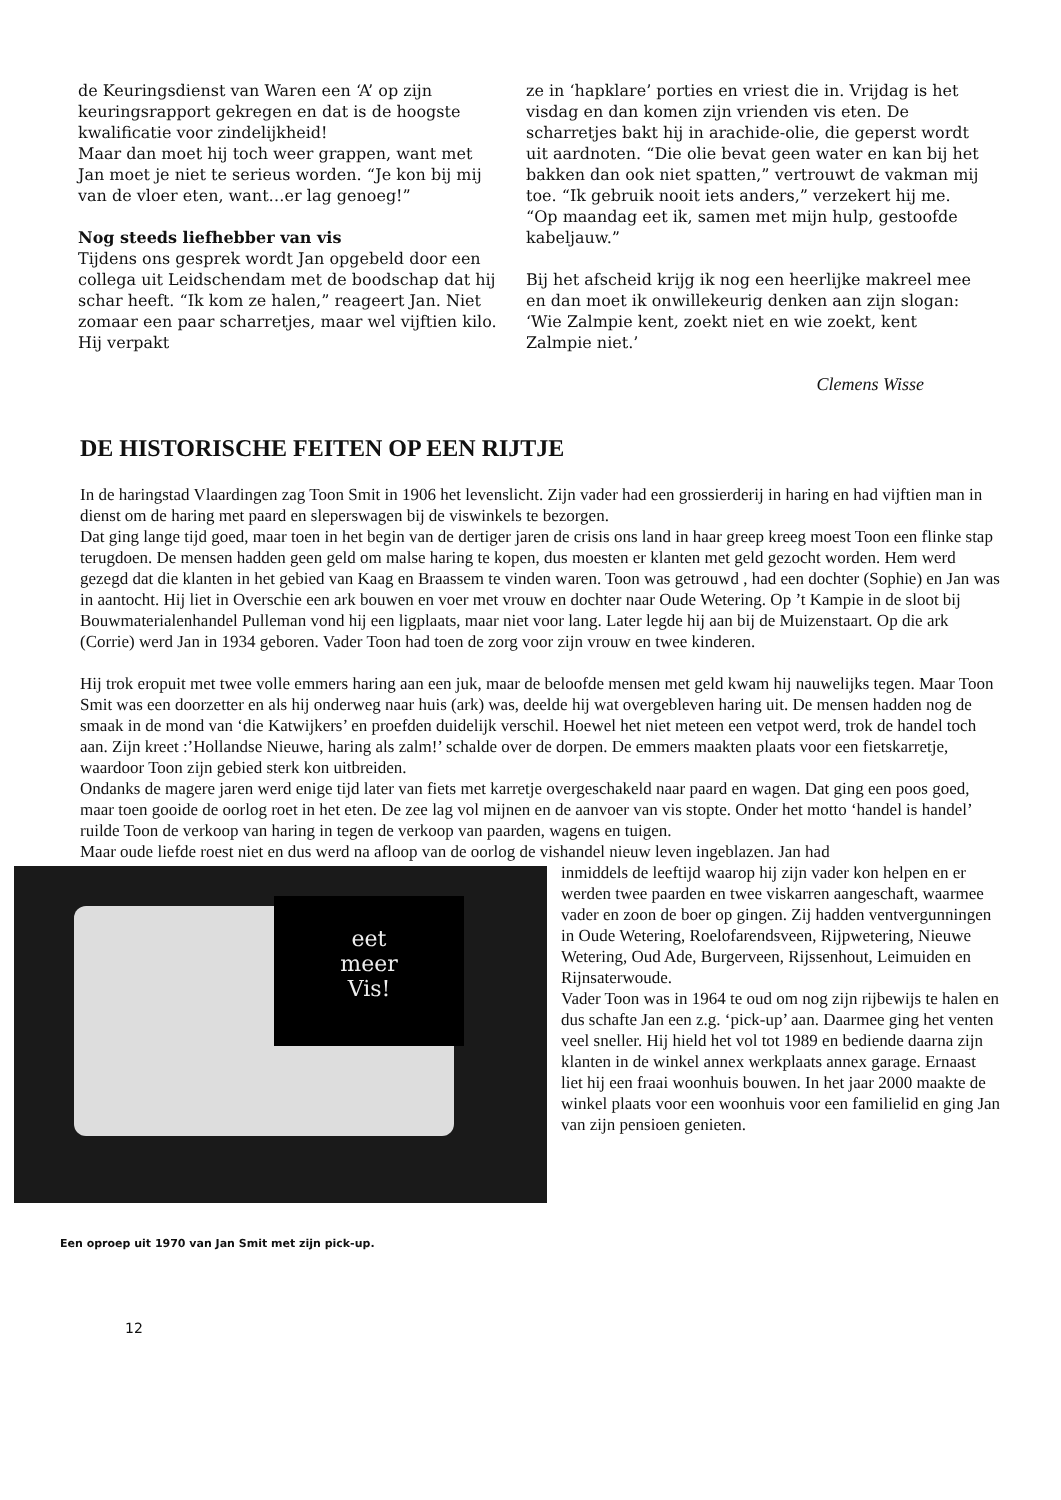de Keuringsdienst van Waren een ‘A’ op zijn keuringsrapport gekregen en dat is de hoogste kwalificatie voor zindelijkheid!
Maar dan moet hij toch weer grappen, want met Jan moet je niet te serieus worden. “Je kon bij mij van de vloer eten, want…er lag genoeg!”
Nog steeds liefhebber van vis
Tijdens ons gesprek wordt Jan opgebeld door een collega uit Leidschendam met de boodschap dat hij schar heeft. “Ik kom ze halen,” reageert Jan. Niet zomaar een paar scharretjes, maar wel vijftien kilo. Hij verpakt
ze in ‘hapklare’ porties en vriest die in. Vrijdag is het visdag en dan komen zijn vrienden vis eten. De scharretjes bakt hij in arachide-olie, die geperst wordt uit aardnoten. “Die olie bevat geen water en kan bij het bakken dan ook niet spatten,” vertrouwt de vakman mij toe. “Ik gebruik nooit iets anders,” verzekert hij me. “Op maandag eet ik, samen met mijn hulp, gestoofde kabeljauw.”
Bij het afscheid krijg ik nog een heerlijke makreel mee en dan moet ik onwillekeurig denken aan zijn slogan: ‘Wie Zalmpie kent, zoekt niet en wie zoekt, kent Zalmpie niet.’
Clemens Wisse
DE HISTORISCHE FEITEN OP EEN RIJTJE
In de haringstad Vlaardingen zag Toon Smit in 1906 het levenslicht. Zijn vader had een grossierderij in haring en had vijftien man in dienst om de haring met paard en sleperswagen bij de viswinkels te bezorgen.
Dat ging lange tijd goed, maar toen in het begin van de dertiger jaren de crisis ons land in haar greep kreeg moest Toon een flinke stap terugdoen. De mensen hadden geen geld om malse haring te kopen, dus moesten er klanten met geld gezocht worden. Hem werd gezegd dat die klanten in het gebied van Kaag en Braassem te vinden waren. Toon was getrouwd , had een dochter (Sophie) en Jan was in aantocht. Hij liet in Overschie een ark bouwen en voer met vrouw en dochter naar Oude Wetering. Op ’t Kampie in de sloot bij Bouwmaterialenhandel Pulleman vond hij een ligplaats, maar niet voor lang. Later legde hij aan bij de Muizenstaart. Op die ark (Corrie) werd Jan in 1934 geboren. Vader Toon had toen de zorg voor zijn vrouw en twee kinderen.
Hij trok eropuit met twee volle emmers haring aan een juk, maar de beloofde mensen met geld kwam hij nauwelijks tegen. Maar Toon Smit was een doorzetter en als hij onderweg naar huis (ark) was, deelde hij wat overgebleven haring uit. De mensen hadden nog de smaak in de mond van ‘die Katwijkers’ en proefden duidelijk verschil. Hoewel het niet meteen een vetpot werd, trok de handel toch aan. Zijn kreet :’Hollandse Nieuwe, haring als zalm!’ schalde over de dorpen. De emmers maakten plaats voor een fietskarretje, waardoor Toon zijn gebied sterk kon uitbreiden.
Ondanks de magere jaren werd enige tijd later van fiets met karretje overgeschakeld naar paard en wagen. Dat ging een poos goed, maar toen gooide de oorlog roet in het eten. De zee lag vol mijnen en de aanvoer van vis stopte. Onder het motto ‘handel is handel’ ruilde Toon de verkoop van haring in tegen de verkoop van paarden, wagens en tuigen.
Maar oude liefde roest niet en dus werd na afloop van de oorlog de vishandel nieuw leven ingeblazen. Jan had
eet
meer
Vis!
inmiddels de leeftijd waarop hij zijn vader kon helpen en er werden twee paarden en twee viskarren aangeschaft, waarmee vader en zoon de boer op gingen. Zij hadden ventvergunningen in Oude Wetering, Roelofarendsveen, Rijpwetering, Nieuwe Wetering, Oud Ade, Burgerveen, Rijssenhout, Leimuiden en Rijnsaterwoude.
Vader Toon was in 1964 te oud om nog zijn rijbewijs te halen en dus schafte Jan een z.g. ‘pick-up’ aan. Daarmee ging het venten veel sneller. Hij hield het vol tot 1989 en bediende daarna zijn klanten in de winkel annex werkplaats annex garage. Ernaast liet hij een fraai woonhuis bouwen. In het jaar 2000 maakte de winkel plaats voor een woonhuis voor een familielid en ging Jan van zijn pensioen genieten.
Een oproep uit 1970 van Jan Smit met zijn pick-up.
12